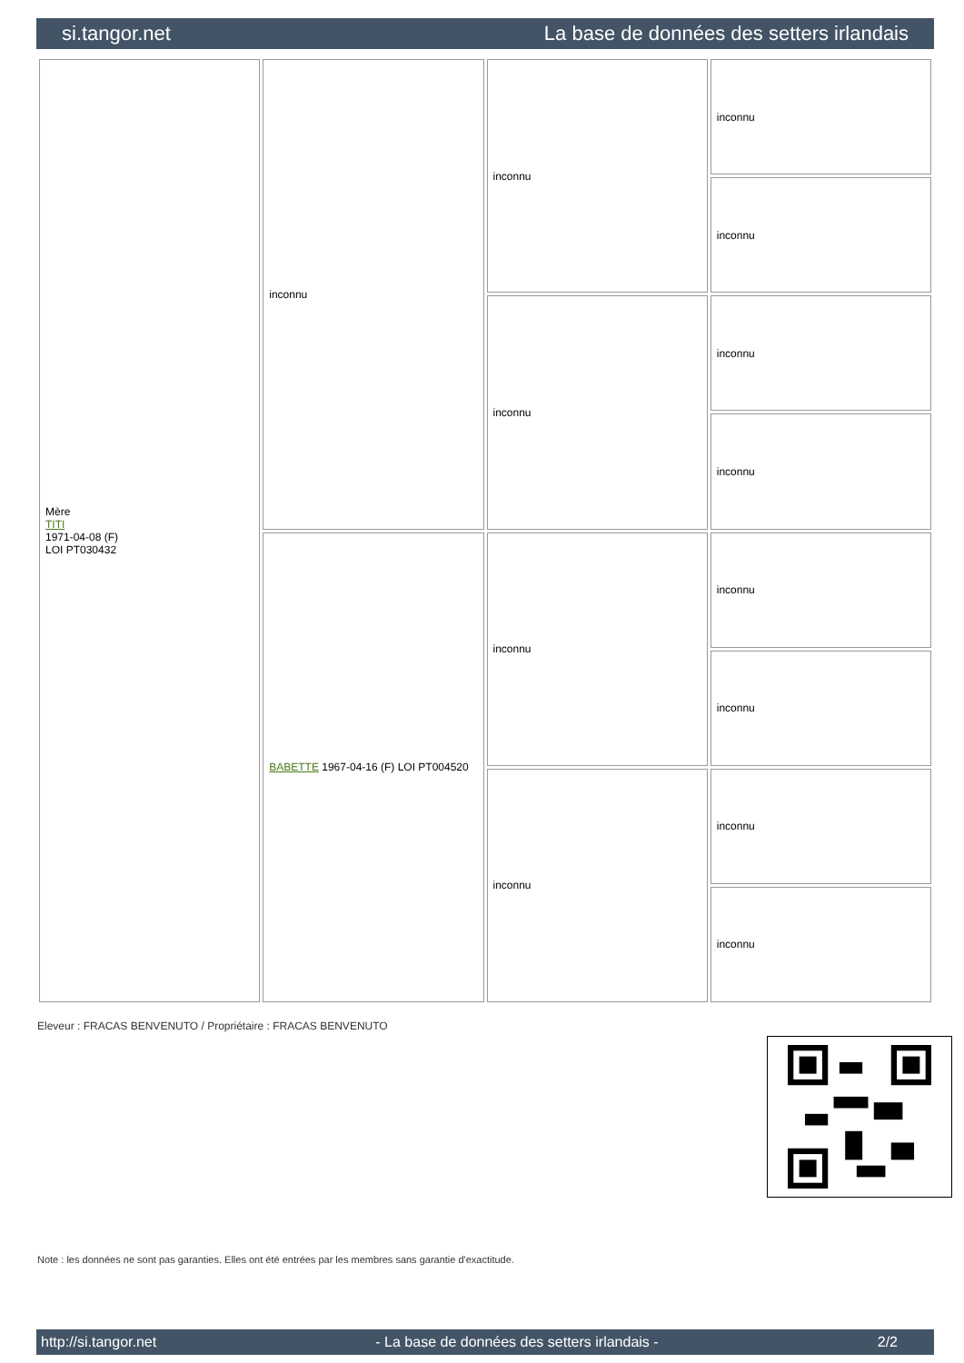si.tangor.net La base de données des setters irlandais
| Mère TITI 1971-04-08 (F) LOI PT030432 | inconnu | inconnu | inconnu |
| | | | inconnu |
| | | inconnu | inconnu |
| | | | inconnu |
| | BABETTE 1967-04-16 (F) LOI PT004520 | inconnu | inconnu |
| | | | inconnu |
| | | inconnu | inconnu |
| | | | inconnu |
Eleveur : FRACAS BENVENUTO / Propriétaire : FRACAS BENVENUTO
Note : les données ne sont pas garanties. Elles ont été entrées par les membres sans garantie d'exactitude.
http://si.tangor.net - La base de données des setters irlandais - 2/2